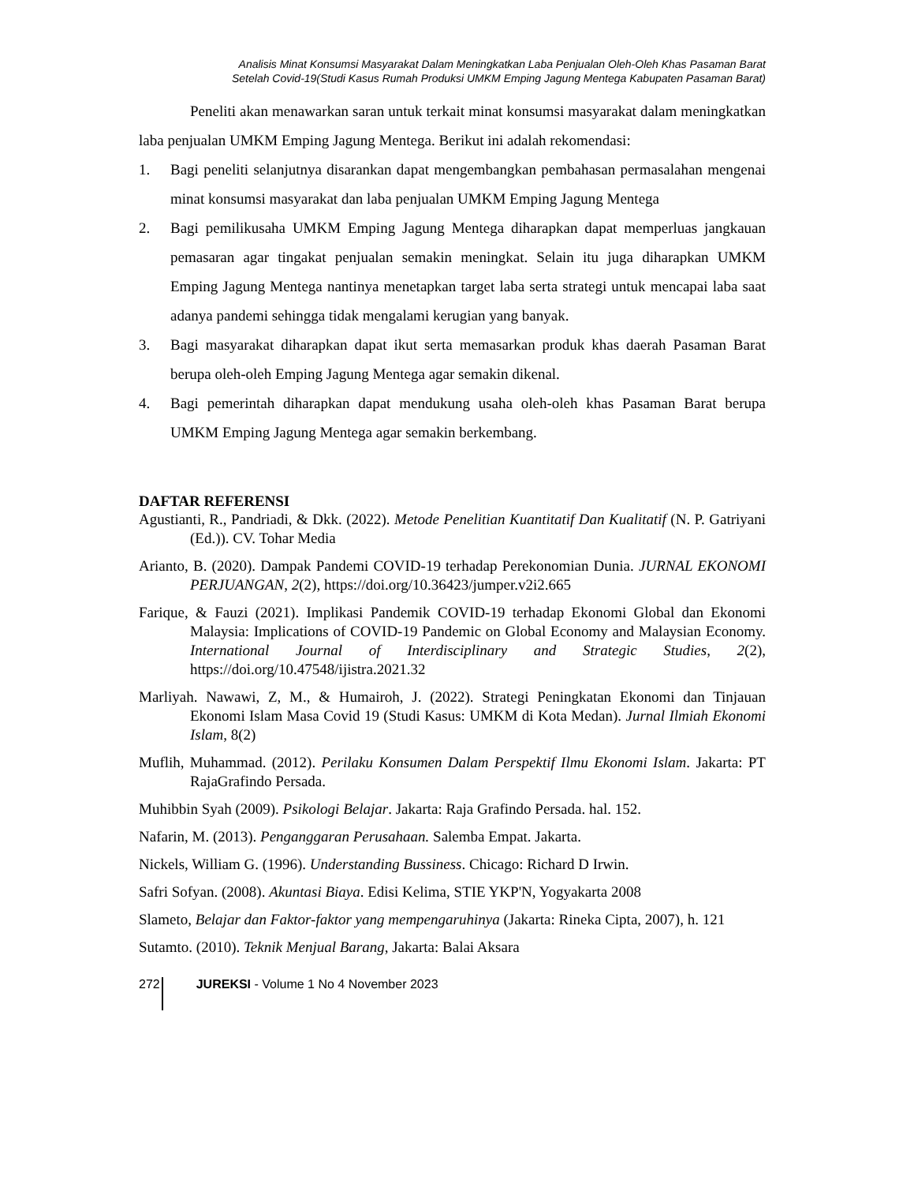Analisis Minat Konsumsi Masyarakat Dalam Meningkatkan Laba Penjualan Oleh-Oleh Khas Pasaman Barat
Setelah Covid-19(Studi Kasus Rumah Produksi UMKM Emping Jagung Mentega Kabupaten Pasaman Barat)
Peneliti akan menawarkan saran untuk terkait minat konsumsi masyarakat dalam meningkatkan laba penjualan UMKM Emping Jagung Mentega. Berikut ini adalah rekomendasi:
1. Bagi peneliti selanjutnya disarankan dapat mengembangkan pembahasan permasalahan mengenai minat konsumsi masyarakat dan laba penjualan UMKM Emping Jagung Mentega
2. Bagi pemilikusaha UMKM Emping Jagung Mentega diharapkan dapat memperluas jangkauan pemasaran agar tingakat penjualan semakin meningkat. Selain itu juga diharapkan UMKM Emping Jagung Mentega nantinya menetapkan target laba serta strategi untuk mencapai laba saat adanya pandemi sehingga tidak mengalami kerugian yang banyak.
3. Bagi masyarakat diharapkan dapat ikut serta memasarkan produk khas daerah Pasaman Barat berupa oleh-oleh Emping Jagung Mentega agar semakin dikenal.
4. Bagi pemerintah diharapkan dapat mendukung usaha oleh-oleh khas Pasaman Barat berupa UMKM Emping Jagung Mentega agar semakin berkembang.
DAFTAR REFERENSI
Agustianti, R., Pandriadi, & Dkk. (2022). Metode Penelitian Kuantitatif Dan Kualitatif (N. P. Gatriyani (Ed.)). CV. Tohar Media
Arianto, B. (2020). Dampak Pandemi COVID-19 terhadap Perekonomian Dunia. JURNAL EKONOMI PERJUANGAN, 2(2), https://doi.org/10.36423/jumper.v2i2.665
Farique, & Fauzi (2021). Implikasi Pandemik COVID-19 terhadap Ekonomi Global dan Ekonomi Malaysia: Implications of COVID-19 Pandemic on Global Economy and Malaysian Economy. International Journal of Interdisciplinary and Strategic Studies, 2(2), https://doi.org/10.47548/ijistra.2021.32
Marliyah. Nawawi, Z, M., & Humairoh, J. (2022). Strategi Peningkatan Ekonomi dan Tinjauan Ekonomi Islam Masa Covid 19 (Studi Kasus: UMKM di Kota Medan). Jurnal Ilmiah Ekonomi Islam, 8(2)
Muflih, Muhammad. (2012). Perilaku Konsumen Dalam Perspektif Ilmu Ekonomi Islam. Jakarta: PT RajaGrafindo Persada.
Muhibbin Syah (2009). Psikologi Belajar. Jakarta: Raja Grafindo Persada. hal. 152.
Nafarin, M. (2013). Penganggaran Perusahaan. Salemba Empat. Jakarta.
Nickels, William G. (1996). Understanding Bussiness. Chicago: Richard D Irwin.
Safri Sofyan. (2008). Akuntasi Biaya. Edisi Kelima, STIE YKP'N, Yogyakarta 2008
Slameto, Belajar dan Faktor-faktor yang mempengaruhinya (Jakarta: Rineka Cipta, 2007), h. 121
Sutamto. (2010). Teknik Menjual Barang, Jakarta: Balai Aksara
272 JUREKSI - Volume 1 No 4 November 2023